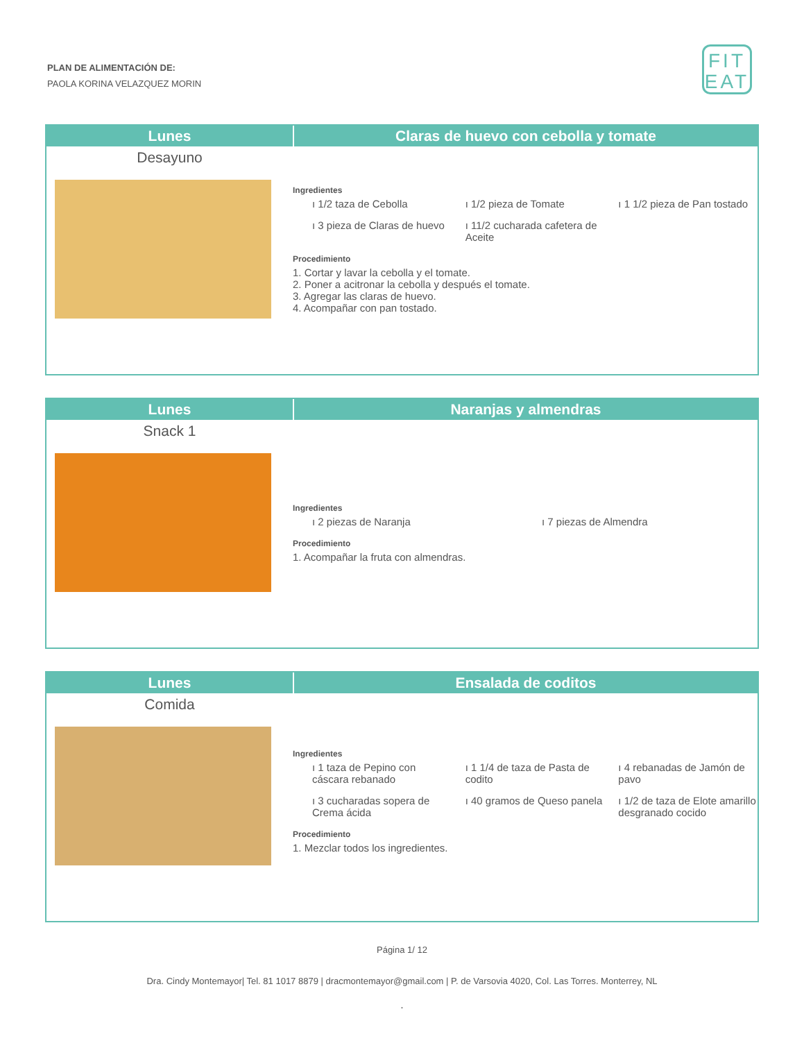PLAN DE ALIMENTACIÓN DE:
PAOLA KORINA VELAZQUEZ MORIN
FIT
EAT
Lunes Claras de huevo con cebolla y tomate
Desayuno
Ingredientes
ı 1/2 taza de Cebolla
ı 1/2 pieza de Tomate
ı 1 1/2 pieza de Pan tostado
ı 3 pieza de Claras de huevo
ı 11/2 cucharada cafetera de Aceite
Procedimiento
1. Cortar y lavar la cebolla y el tomate.
2. Poner a acitronar la cebolla y después el tomate.
3. Agregar las claras de huevo.
4. Acompañar con pan tostado.
Lunes Naranjas y almendras
Snack 1
Ingredientes
ı 2 piezas de Naranja
ı 7 piezas de Almendra
Procedimiento
1. Acompañar la fruta con almendras.
Lunes Ensalada de coditos
Comida
Ingredientes
ı 1 taza de Pepino con cáscara rebanado
ı 1 1/4 de taza de Pasta de codito
ı 4 rebanadas de Jamón de pavo
ı 3 cucharadas sopera de Crema ácida
ı 40 gramos de Queso panela
ı 1/2 de taza de Elote amarillo desgranado cocido
Procedimiento
1. Mezclar todos los ingredientes.
Página 1/ 12
Dra. Cindy Montemayor| Tel. 81 1017 8879 | dracmontemayor@gmail.com | P. de Varsovia 4020, Col. Las Torres. Monterrey, NL
.